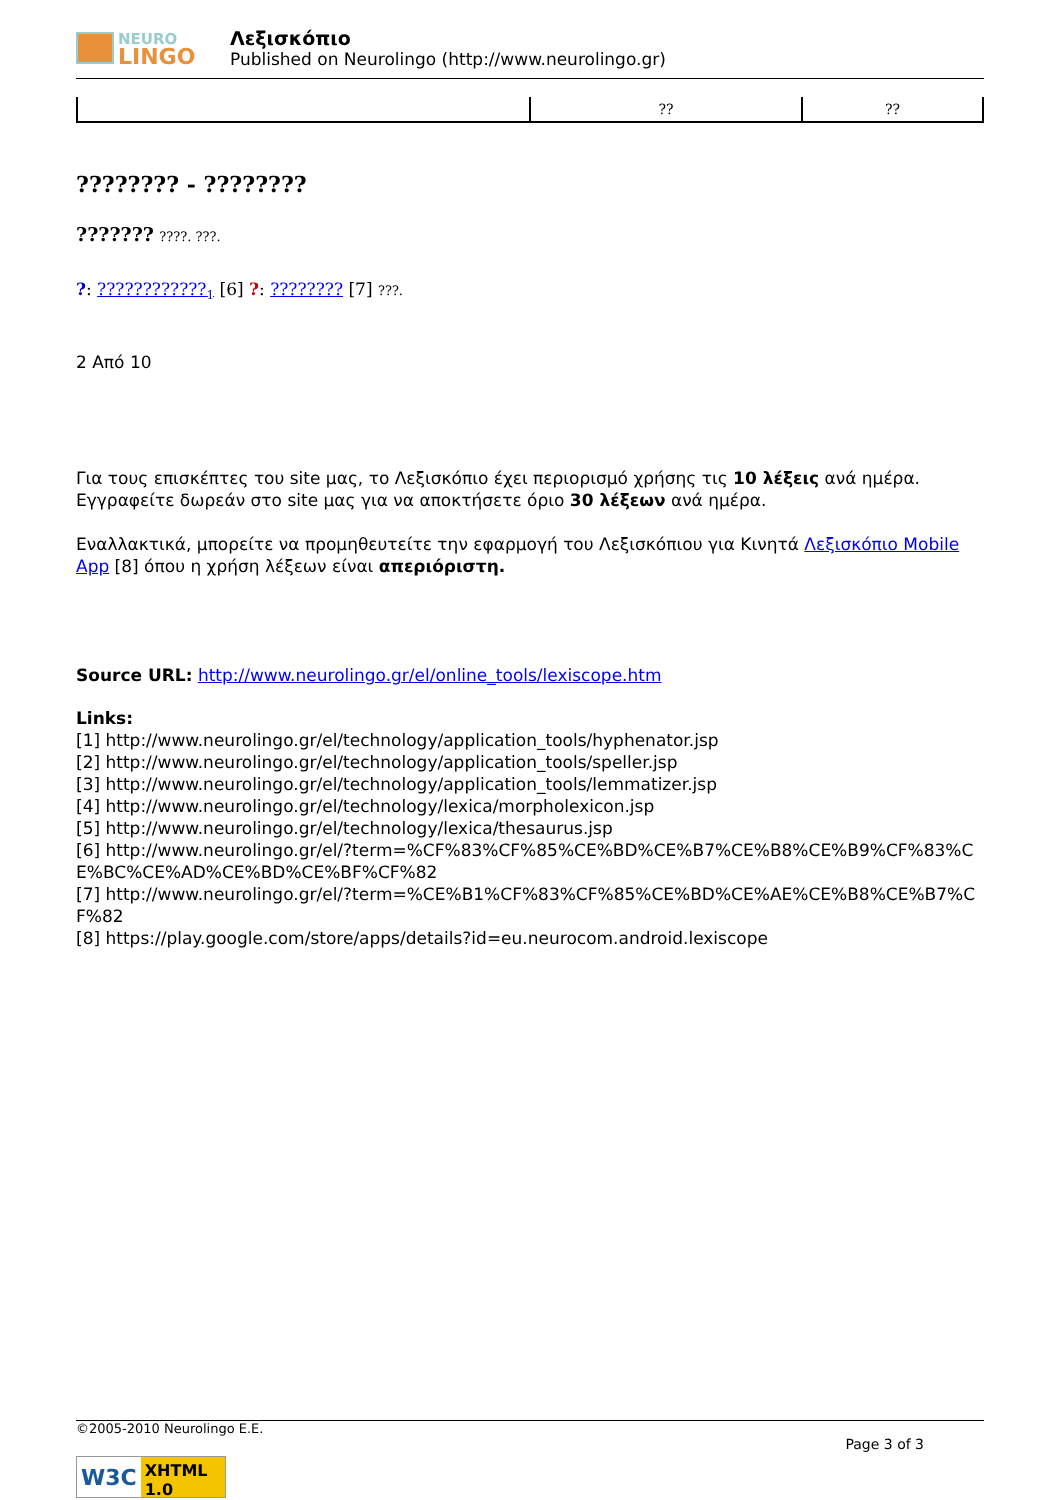NEURO
LINGO
Λεξισκόπιο
Published on Neurolingo (http://www.neurolingo.gr)
| | ?? | ?? |
???????? - ????????
??????? ????. ???.
?: ????????????<sub>1</sub> [6] ?: ???????? [7] ???.
2 Από 10
Για τους επισκέπτες του site μας, το Λεξισκόπιο έχει περιορισμό χρήσης τις 10 λέξεις ανά ημέρα. Εγγραφείτε δωρεάν στο site μας για να αποκτήσετε όριο 30 λέξεων ανά ημέρα.
Εναλλακτικά, μπορείτε να προμηθευτείτε την εφαρμογή του Λεξισκόπιου για Κινητά Λεξισκόπιο Mobile App [8] όπου η χρήση λέξεων είναι απεριόριστη.
Source URL: http://www.neurolingo.gr/el/online_tools/lexiscope.htm
Links:
[1] http://www.neurolingo.gr/el/technology/application_tools/hyphenator.jsp
[2] http://www.neurolingo.gr/el/technology/application_tools/speller.jsp
[3] http://www.neurolingo.gr/el/technology/application_tools/lemmatizer.jsp
[4] http://www.neurolingo.gr/el/technology/lexica/morpholexicon.jsp
[5] http://www.neurolingo.gr/el/technology/lexica/thesaurus.jsp
[6] http://www.neurolingo.gr/el/?term=%CF%83%CF%85%CE%BD%CE%B7%CE%B8%CE%B9%CF%83%CE%BC%CE%AD%CE%BD%CE%BF%CF%82
[7] http://www.neurolingo.gr/el/?term=%CE%B1%CF%83%CF%85%CE%BD%CE%AE%CE%B8%CE%B7%CF%82
[8] https://play.google.com/store/apps/details?id=eu.neurocom.android.lexiscope
©2005-2010 Neurolingo E.E.
Page 3 of 3
W3C XHTML 1.0